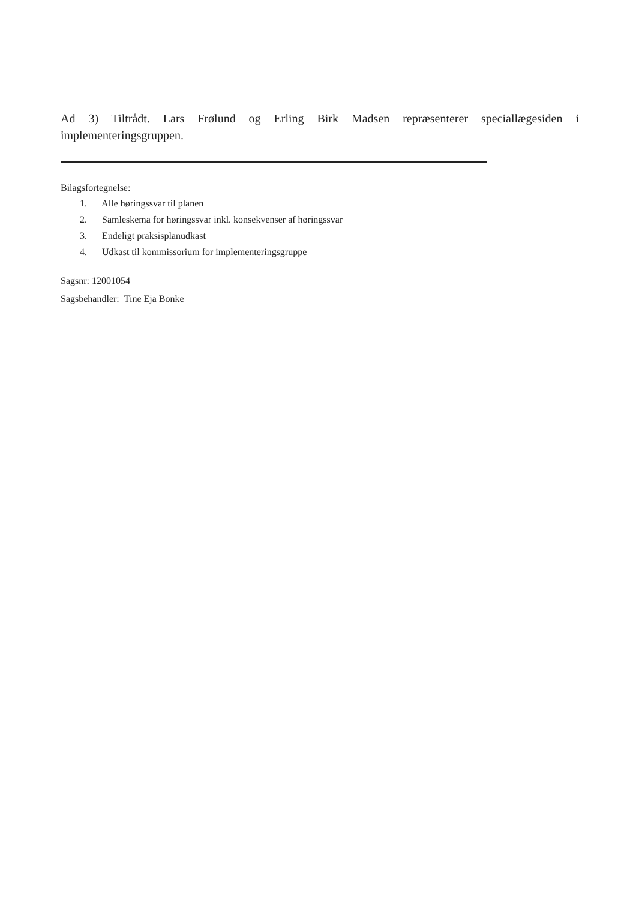Ad 3) Tiltrådt. Lars Frølund og Erling Birk Madsen repræsenterer speciallægesiden i implementeringsgruppen.
Bilagsfortegnelse:
1. Alle høringssvar til planen
2. Samleskema for høringssvar inkl. konsekvenser af høringssvar
3. Endeligt praksisplanudkast
4. Udkast til kommissorium for implementeringsgruppe
Sagsnr: 12001054
Sagsbehandler: Tine Eja Bonke